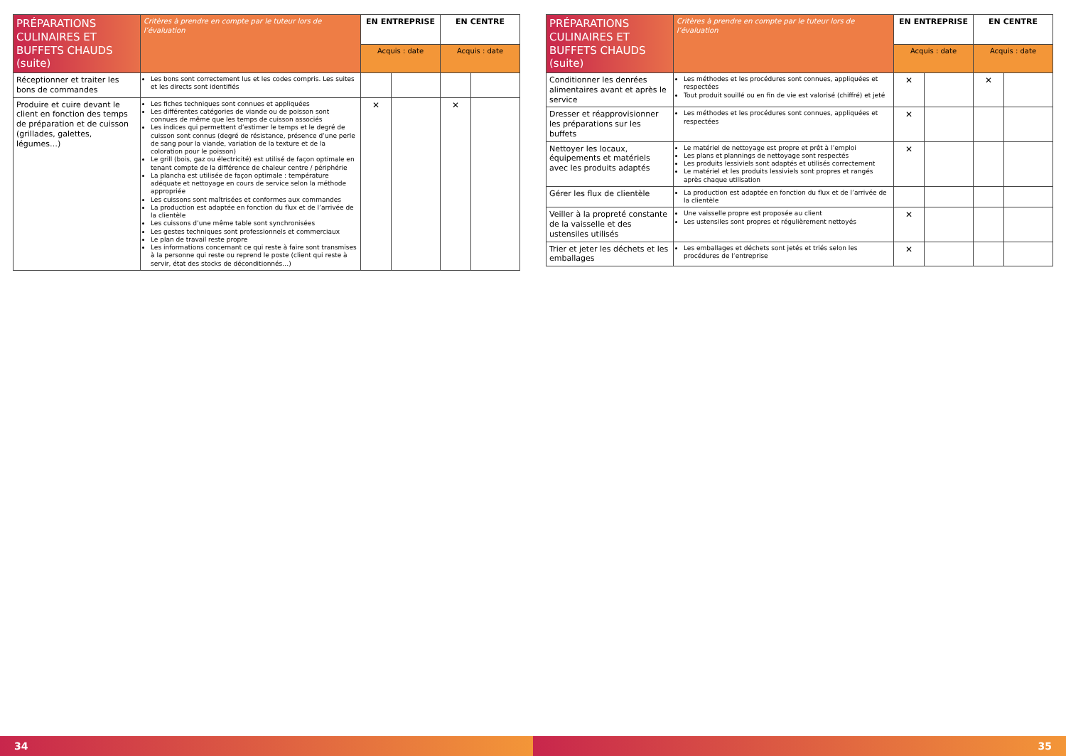| PRÉPARATIONS CULINAIRES ET BUFFETS CHAUDS (suite) | Critères à prendre en compte par le tuteur lors de l’évaluation | EN ENTREPRISE | | EN CENTRE | |
| --- | --- | --- | --- | --- | --- |
| | | Acquis : date | | Acquis : date | |
| Réceptionner et traiter les bons de commandes | Les bons sont correctement lus et les codes compris. Les suites et les directs sont identifiés | | | | |
| Produire et cuire devant le client en fonction des temps de préparation et de cuisson (grillades, galettes, légumes…) | Les fiches techniques sont connues et appliquées Les différentes catégories de viande ou de poisson sont connues de même que les temps de cuisson associés Les indices qui permettent d’estimer le temps et le degré de cuisson sont connus (degré de résistance, présence d’une perle de sang pour la viande, variation de la texture et de la coloration pour le poisson) Le grill (bois, gaz ou électricité) est utilisé de façon optimale en tenant compte de la différence de chaleur centre / périphérie La plancha est utilisée de façon optimale : température adéquate et nettoyage en cours de service selon la méthode appropriée Les cuissons sont maîtrisées et conformes aux commandes La production est adaptée en fonction du flux et de l’arrivée de la clientèle Les cuissons d’une même table sont synchronisées Les gestes techniques sont professionnels et commerciaux Le plan de travail reste propre Les informations concernant ce qui reste à faire sont transmises à la personne qui reste ou reprend le poste (client qui reste à servir, état des stocks de déconditionnés…) | ✕ | | ✕ | |
34
| PRÉPARATIONS CULINAIRES ET BUFFETS CHAUDS (suite) | Critères à prendre en compte par le tuteur lors de l’évaluation | EN ENTREPRISE | | EN CENTRE | |
| --- | --- | --- | --- | --- | --- |
| | | Acquis : date | | Acquis : date | |
| Conditionner les denrées alimentaires avant et après le service | Les méthodes et les procédures sont connues, appliquées et respectées Tout produit souillé ou en fin de vie est valorisé (chiffré) et jeté | ✕ | | ✕ | |
| Dresser et réapprovisionner les préparations sur les buffets | Les méthodes et les procédures sont connues, appliquées et respectées | ✕ | | | |
| Nettoyer les locaux, équipements et matériels avec les produits adaptés | Le matériel de nettoyage est propre et prêt à l’emploi Les plans et plannings de nettoyage sont respectés Les produits lessiviels sont adaptés et utilisés correctement Le matériel et les produits lessiviels sont propres et rangés après chaque utilisation | ✕ | | | |
| Gérer les flux de clientèle | La production est adaptée en fonction du flux et de l’arrivée de la clientèle | | | | |
| Veiller à la propreté constante de la vaisselle et des ustensiles utilisés | Une vaisselle propre est proposée au client Les ustensiles sont propres et régulièrement nettoyés | ✕ | | | |
| Trier et jeter les déchets et les emballages | Les emballages et déchets sont jetés et triés selon les procédures de l’entreprise | ✕ | | | |
35